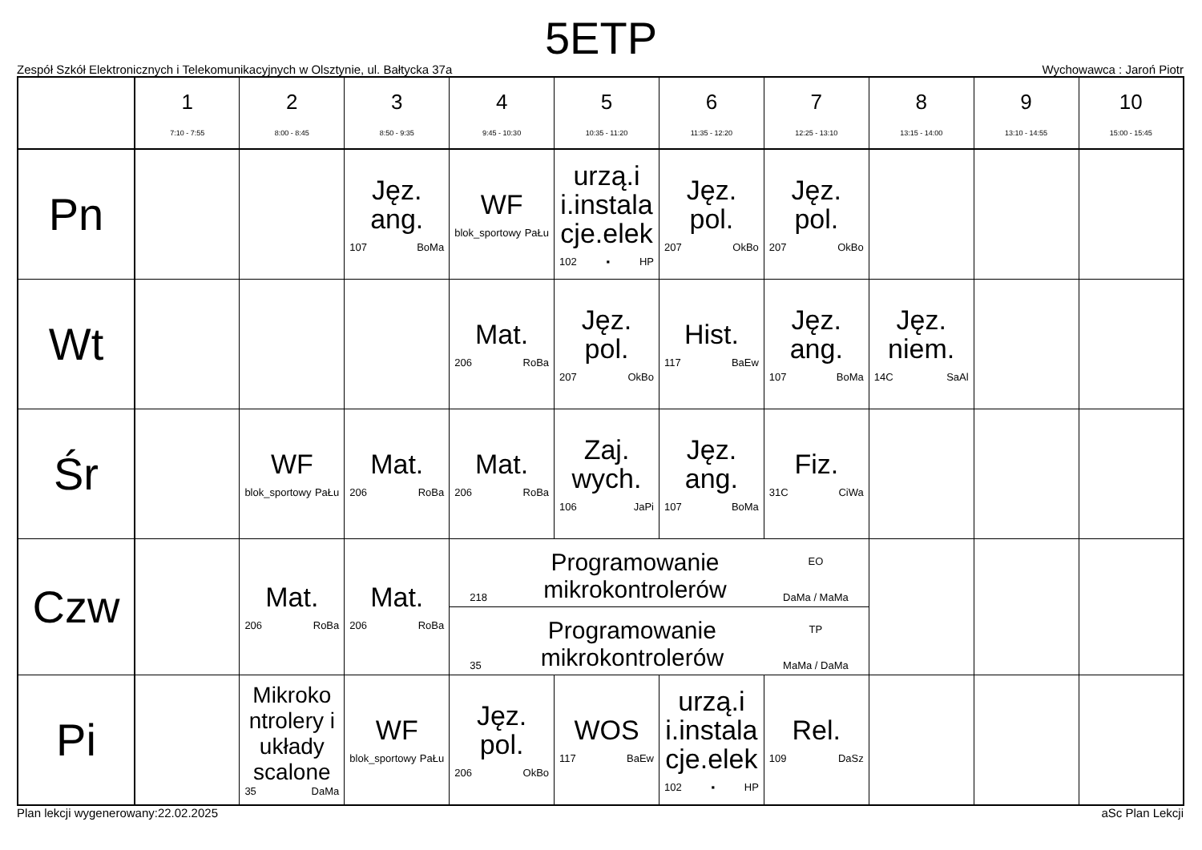5ETP
Zespół Szkół Elektronicznych i Telekomunikacyjnych w Olsztynie, ul. Bałtycka 37a Wychowawca : Jaroń Piotr
| | 1 7:10 - 7:55 | 2 8:00 - 8:45 | 3 8:50 - 9:35 | 4 9:45 - 10:30 | 5 10:35 - 11:20 | 6 11:35 - 12:20 | 7 12:25 - 13:10 | 8 13:15 - 14:00 | 9 13:10 - 14:55 | 10 15:00 - 15:45 |
| --- | --- | --- | --- | --- | --- | --- | --- | --- | --- | --- |
| Pn | | | Jęz. ang. 107 BoMa | WF blok_sportowy PaŁu | urzą.i i.instala cje.elek 102 ▪ HP | Jęz. pol. 207 OkBo | Jęz. pol. 207 OkBo | | | |
| Wt | | | | Mat. 206 RoBa | Jęz. pol. 207 OkBo | Hist. 117 BaEw | Jęz. ang. 107 BoMa | Jęz. niem. 14C SaAl | | |
| Śr | | WF blok_sportowy PaŁu | Mat. 206 RoBa | Mat. 206 RoBa | Zaj. wych. 106 JaPi | Jęz. ang. 107 BoMa | Fiz. 31C CiWa | | | |
| Czw | | Mat. 206 RoBa | Mat. 206 RoBa | 218 Programowanie mikrokontrolerów EO DaMa / MaMa 35 Programowanie mikrokontrolerów TP MaMa / DaMa | | | | | | |
| Pi | | Mikroko ntrolery i układy scalone 35 DaMa | WF blok_sportowy PaŁu | Jęz. pol. 206 OkBo | WOS 117 BaEw | urzą.i i.instala cje.elek 102 ▪ HP | Rel. 109 DaSz | | | |
Plan lekcji wygenerowany:22.02.2025 aSc Plan Lekcji